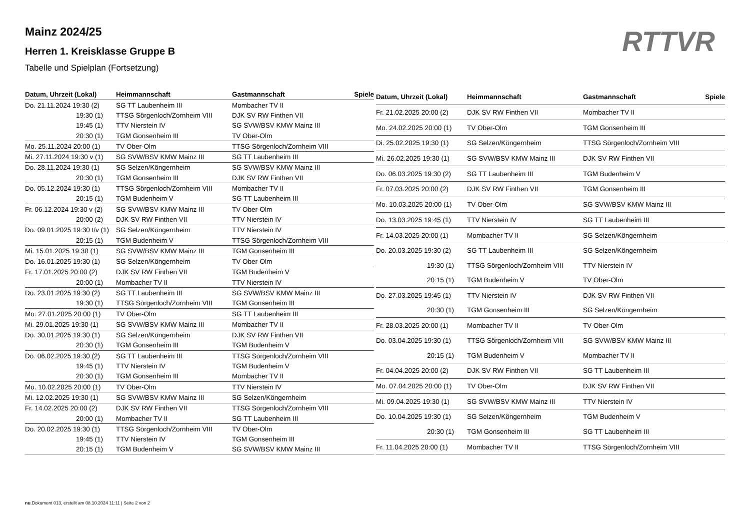Mainz 2024/25
Herren 1. Kreisklasse Gruppe B
Tabelle und Spielplan (Fortsetzung)
RTTVR
| Datum, Uhrzeit (Lokal) | Heimmannschaft | Gastmannschaft | Spiele |
| --- | --- | --- | --- |
| Do. 21.11.2024 19:30 (2) | SG TT Laubenheim III | Mombacher TV II | |
| 19:30 (1) | TTSG Sörgenloch/Zornheim VIII | DJK SV RW Finthen VII | |
| 19:45 (1) | TTV Nierstein IV | SG SVW/BSV KMW Mainz III | |
| 20:30 (1) | TGM Gonsenheim III | TV Ober-Olm | |
| Mo. 25.11.2024 20:00 (1) | TV Ober-Olm | TTSG Sörgenloch/Zornheim VIII | |
| Mi. 27.11.2024 19:30 v (1) | SG SVW/BSV KMW Mainz III | SG TT Laubenheim III | |
| Do. 28.11.2024 19:30 (1) | SG Selzen/Köngernheim | SG SVW/BSV KMW Mainz III | |
| 20:30 (1) | TGM Gonsenheim III | DJK SV RW Finthen VII | |
| Do. 05.12.2024 19:30 (1) | TTSG Sörgenloch/Zornheim VIII | Mombacher TV II | |
| 20:15 (1) | TGM Budenheim V | SG TT Laubenheim III | |
| Fr. 06.12.2024 19:30 v (2) | SG SVW/BSV KMW Mainz III | TV Ober-Olm | |
| 20:00 (2) | DJK SV RW Finthen VII | TTV Nierstein IV | |
| Do. 09.01.2025 19:30 t/v (1) | SG Selzen/Köngernheim | TTV Nierstein IV | |
| 20:15 (1) | TGM Budenheim V | TTSG Sörgenloch/Zornheim VIII | |
| Mi. 15.01.2025 19:30 (1) | SG SVW/BSV KMW Mainz III | TGM Gonsenheim III | |
| Do. 16.01.2025 19:30 (1) | SG Selzen/Köngernheim | TV Ober-Olm | |
| Fr. 17.01.2025 20:00 (2) | DJK SV RW Finthen VII | TGM Budenheim V | |
| 20:00 (1) | Mombacher TV II | TTV Nierstein IV | |
| Do. 23.01.2025 19:30 (2) | SG TT Laubenheim III | SG SVW/BSV KMW Mainz III | |
| 19:30 (1) | TTSG Sörgenloch/Zornheim VIII | TGM Gonsenheim III | |
| Mo. 27.01.2025 20:00 (1) | TV Ober-Olm | SG TT Laubenheim III | |
| Mi. 29.01.2025 19:30 (1) | SG SVW/BSV KMW Mainz III | Mombacher TV II | |
| Do. 30.01.2025 19:30 (1) | SG Selzen/Köngernheim | DJK SV RW Finthen VII | |
| 20:30 (1) | TGM Gonsenheim III | TGM Budenheim V | |
| Do. 06.02.2025 19:30 (2) | SG TT Laubenheim III | TTSG Sörgenloch/Zornheim VIII | |
| 19:45 (1) | TTV Nierstein IV | TGM Budenheim V | |
| 20:30 (1) | TGM Gonsenheim III | Mombacher TV II | |
| Mo. 10.02.2025 20:00 (1) | TV Ober-Olm | TTV Nierstein IV | |
| Mi. 12.02.2025 19:30 (1) | SG SVW/BSV KMW Mainz III | SG Selzen/Köngernheim | |
| Fr. 14.02.2025 20:00 (2) | DJK SV RW Finthen VII | TTSG Sörgenloch/Zornheim VIII | |
| 20:00 (1) | Mombacher TV II | SG TT Laubenheim III | |
| Do. 20.02.2025 19:30 (1) | TTSG Sörgenloch/Zornheim VIII | TV Ober-Olm | |
| 19:45 (1) | TTV Nierstein IV | TGM Gonsenheim III | |
| 20:15 (1) | TGM Budenheim V | SG SVW/BSV KMW Mainz III | |
| Datum, Uhrzeit (Lokal) | Heimmannschaft | Gastmannschaft | Spiele |
| --- | --- | --- | --- |
| Fr. 21.02.2025 20:00 (2) | DJK SV RW Finthen VII | Mombacher TV II | |
| Mo. 24.02.2025 20:00 (1) | TV Ober-Olm | TGM Gonsenheim III | |
| Di. 25.02.2025 19:30 (1) | SG Selzen/Köngernheim | TTSG Sörgenloch/Zornheim VIII | |
| Mi. 26.02.2025 19:30 (1) | SG SVW/BSV KMW Mainz III | DJK SV RW Finthen VII | |
| Do. 06.03.2025 19:30 (2) | SG TT Laubenheim III | TGM Budenheim V | |
| Fr. 07.03.2025 20:00 (2) | DJK SV RW Finthen VII | TGM Gonsenheim III | |
| Mo. 10.03.2025 20:00 (1) | TV Ober-Olm | SG SVW/BSV KMW Mainz III | |
| Do. 13.03.2025 19:45 (1) | TTV Nierstein IV | SG TT Laubenheim III | |
| Fr. 14.03.2025 20:00 (1) | Mombacher TV II | SG Selzen/Köngernheim | |
| Do. 20.03.2025 19:30 (2) | SG TT Laubenheim III | SG Selzen/Köngernheim | |
| 19:30 (1) | TTSG Sörgenloch/Zornheim VIII | TTV Nierstein IV | |
| 20:15 (1) | TGM Budenheim V | TV Ober-Olm | |
| Do. 27.03.2025 19:45 (1) | TTV Nierstein IV | DJK SV RW Finthen VII | |
| 20:30 (1) | TGM Gonsenheim III | SG Selzen/Köngernheim | |
| Fr. 28.03.2025 20:00 (1) | Mombacher TV II | TV Ober-Olm | |
| Do. 03.04.2025 19:30 (1) | TTSG Sörgenloch/Zornheim VIII | SG SVW/BSV KMW Mainz III | |
| 20:15 (1) | TGM Budenheim V | Mombacher TV II | |
| Fr. 04.04.2025 20:00 (2) | DJK SV RW Finthen VII | SG TT Laubenheim III | |
| Mo. 07.04.2025 20:00 (1) | TV Ober-Olm | DJK SV RW Finthen VII | |
| Mi. 09.04.2025 19:30 (1) | SG SVW/BSV KMW Mainz III | TTV Nierstein IV | |
| Do. 10.04.2025 19:30 (1) | SG Selzen/Köngernheim | TGM Budenheim V | |
| 20:30 (1) | TGM Gonsenheim III | SG TT Laubenheim III | |
| Fr. 11.04.2025 20:00 (1) | Mombacher TV II | TTSG Sörgenloch/Zornheim VIII | |
nu.Dokument 013, erstellt am 08.10.2024 11:11 | Seite 2 von 2